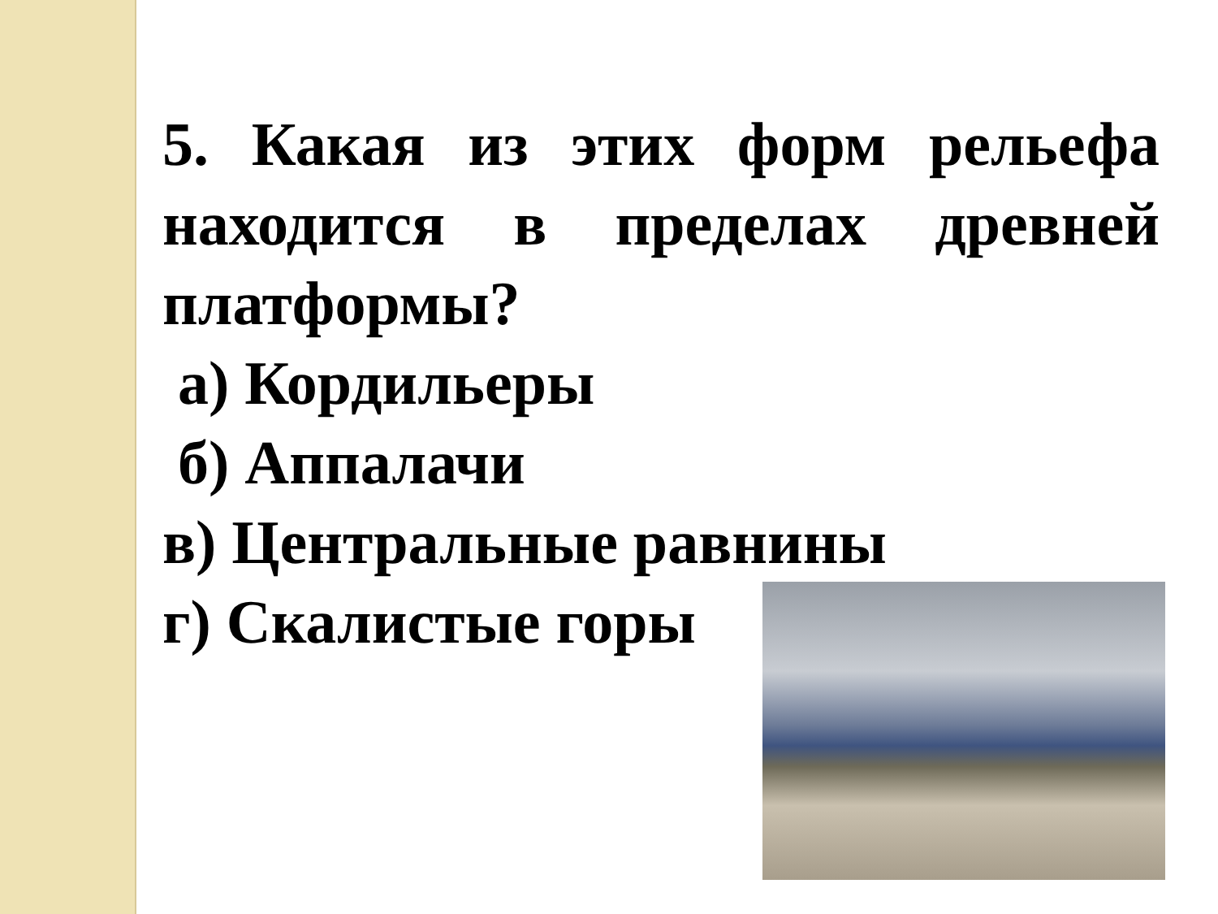5. Какая из этих форм рельефа находится в пределах древней платформы?
а) Кордильеры
б) Аппалачи
в) Центральные равнины
г) Скалистые горы